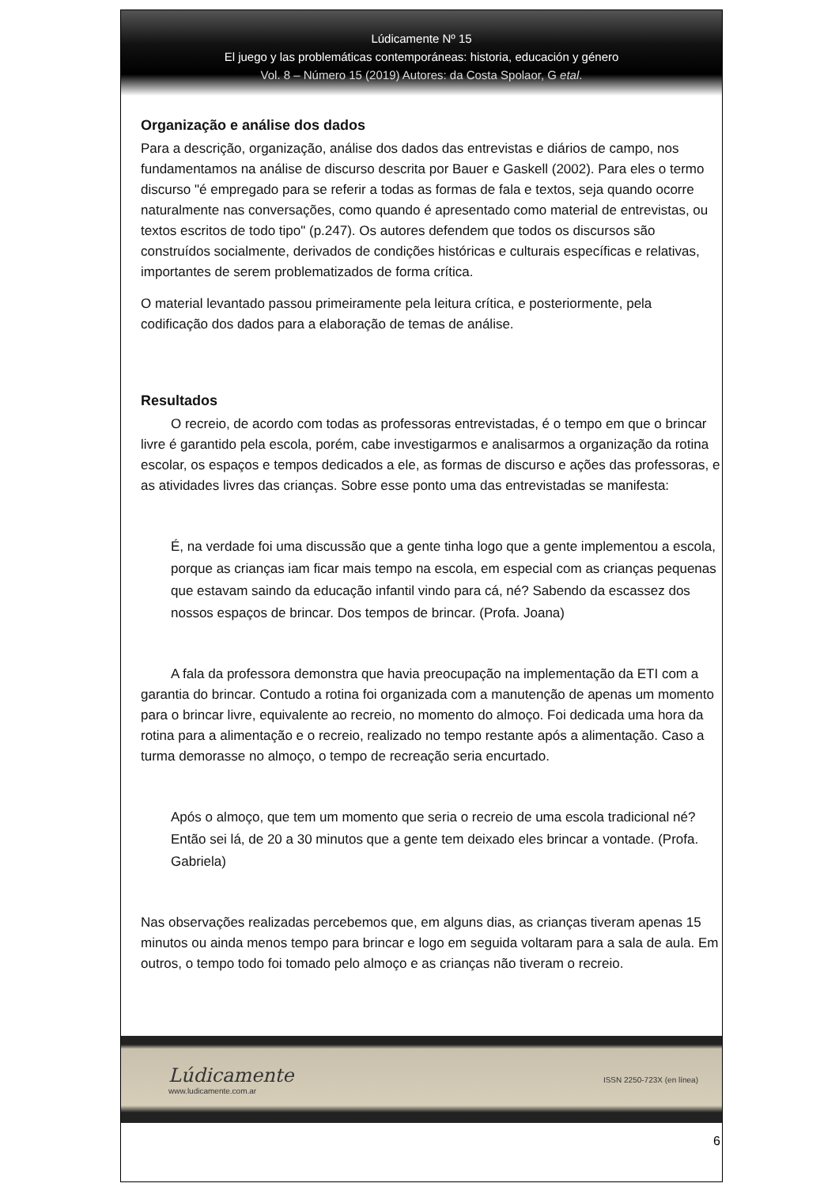Lúdicamente Nº 15
El juego y las problemáticas contemporáneas: historia, educación y género
Vol. 8 – Número 15 (2019) Autores: da Costa Spolaor, G etal.
Organização e análise dos dados
Para a descrição, organização, análise dos dados das entrevistas e diários de campo, nos fundamentamos na análise de discurso descrita por Bauer e Gaskell (2002). Para eles o termo discurso "é empregado para se referir a todas as formas de fala e textos, seja quando ocorre naturalmente nas conversações, como quando é apresentado como material de entrevistas, ou textos escritos de todo tipo" (p.247). Os autores defendem que todos os discursos são construídos socialmente, derivados de condições históricas e culturais específicas e relativas, importantes de serem problematizados de forma crítica.
O material levantado passou primeiramente pela leitura crítica, e posteriormente, pela codificação dos dados para a elaboração de temas de análise.
Resultados
O recreio, de acordo com todas as professoras entrevistadas, é o tempo em que o brincar livre é garantido pela escola, porém, cabe investigarmos e analisarmos a organização da rotina escolar, os espaços e tempos dedicados a ele, as formas de discurso e ações das professoras, e as atividades livres das crianças. Sobre esse ponto uma das entrevistadas se manifesta:
É, na verdade foi uma discussão que a gente tinha logo que a gente implementou a escola, porque as crianças iam ficar mais tempo na escola, em especial com as crianças pequenas que estavam saindo da educação infantil vindo para cá, né? Sabendo da escassez dos nossos espaços de brincar. Dos tempos de brincar. (Profa. Joana)
A fala da professora demonstra que havia preocupação na implementação da ETI com a garantia do brincar. Contudo a rotina foi organizada com a manutenção de apenas um momento para o brincar livre, equivalente ao recreio, no momento do almoço. Foi dedicada uma hora da rotina para a alimentação e o recreio, realizado no tempo restante após a alimentação. Caso a turma demorasse no almoço, o tempo de recreação seria encurtado.
Após o almoço, que tem um momento que seria o recreio de uma escola tradicional né? Então sei lá, de 20 a 30 minutos que a gente tem deixado eles brincar a vontade. (Profa. Gabriela)
Nas observações realizadas percebemos que, em alguns dias, as crianças tiveram apenas 15 minutos ou ainda menos tempo para brincar e logo em seguida voltaram para a sala de aula. Em outros, o tempo todo foi tomado pelo almoço e as crianças não tiveram o recreio.
Lúdicamente
www.ludicamente.com.ar
ISSN 2250-723X (en línea)
6